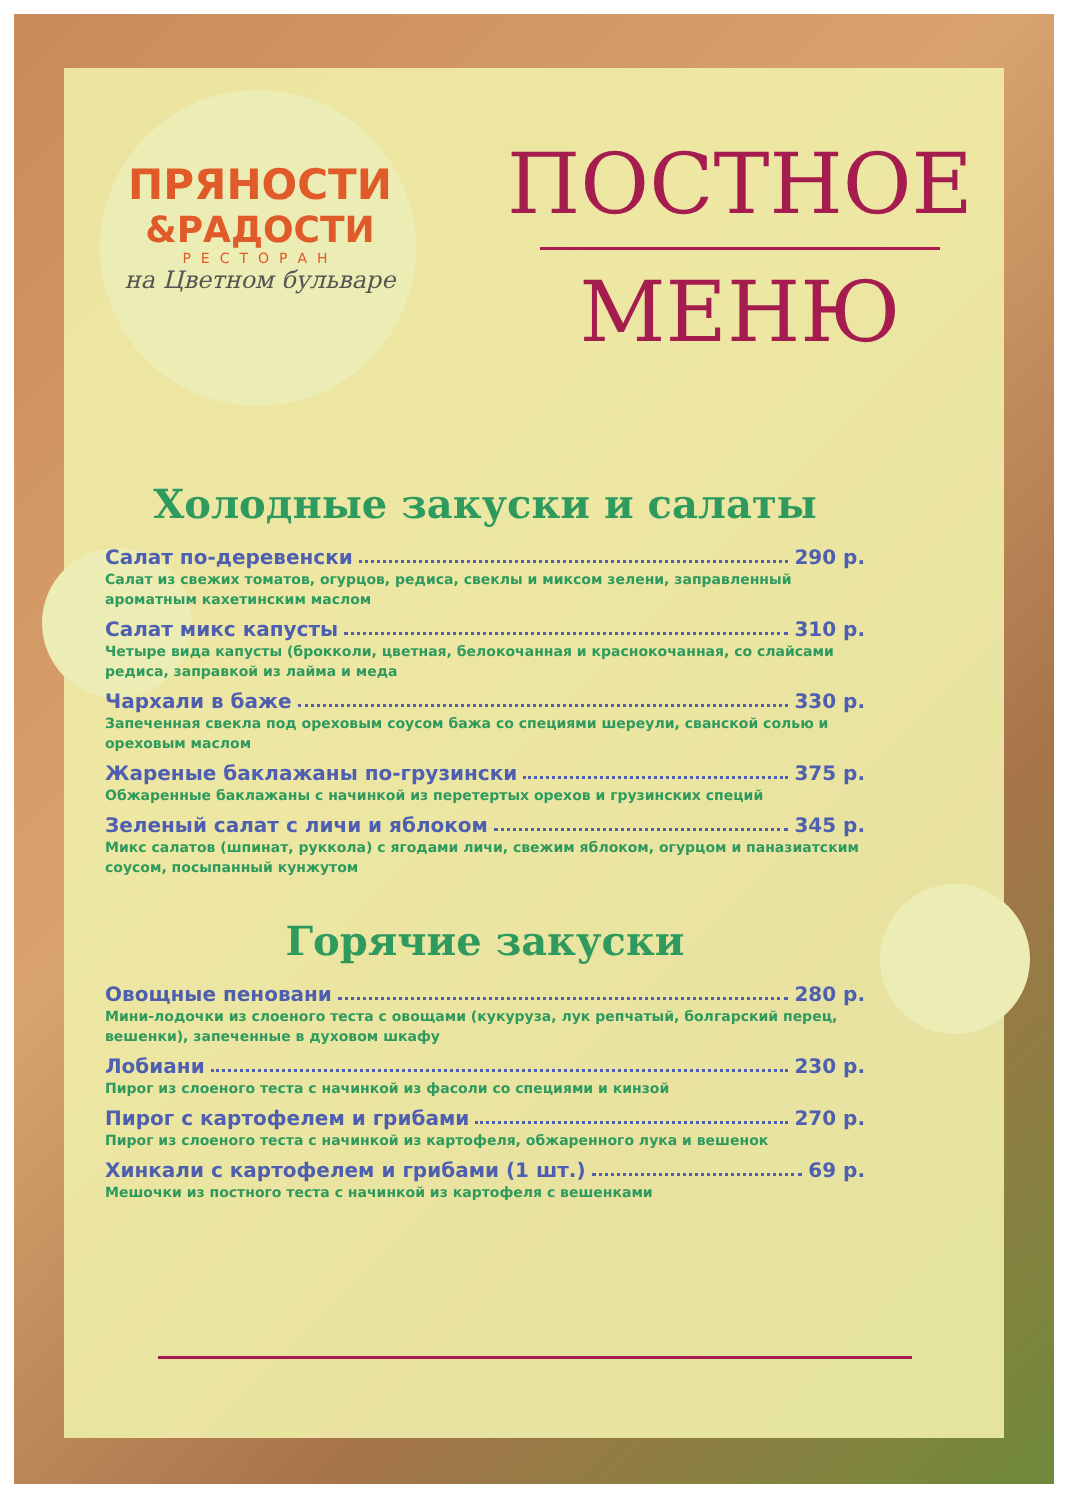ПРЯНОСТИ
&РАДОСТИ
РЕСТОРАН
на Цветном бульваре
ПОСТНОЕ
МЕНЮ
Холодные закуски и салаты
Салат по-деревенски 290 р.
Салат из свежих томатов, огурцов, редиса, свеклы и миксом зелени, заправленный ароматным кахетинским маслом
Салат микс капусты 310 р.
Четыре вида капусты (брокколи, цветная, белокочанная и краснокочанная, со слайсами редиса, заправкой из лайма и меда
Чархали в баже 330 р.
Запеченная свекла под ореховым соусом бажа со специями шереули, сванской солью и ореховым маслом
Жареные баклажаны по-грузински 375 р.
Обжаренные баклажаны с начинкой из перетертых орехов и грузинских специй
Зеленый салат с личи и яблоком 345 р.
Микс салатов (шпинат, руккола) с ягодами личи, свежим яблоком, огурцом и паназиатским соусом, посыпанный кунжутом
Горячие закуски
Овощные пеновани 280 р.
Мини-лодочки из слоеного теста с овощами (кукуруза, лук репчатый, болгарский перец, вешенки), запеченные в духовом шкафу
Лобиани 230 р.
Пирог из слоеного теста с начинкой из фасоли со специями и кинзой
Пирог с картофелем и грибами 270 р.
Пирог из слоеного теста с начинкой из картофеля, обжаренного лука и вешенок
Хинкали с картофелем и грибами (1 шт.) 69 р.
Мешочки из постного теста с начинкой из картофеля с вешенками